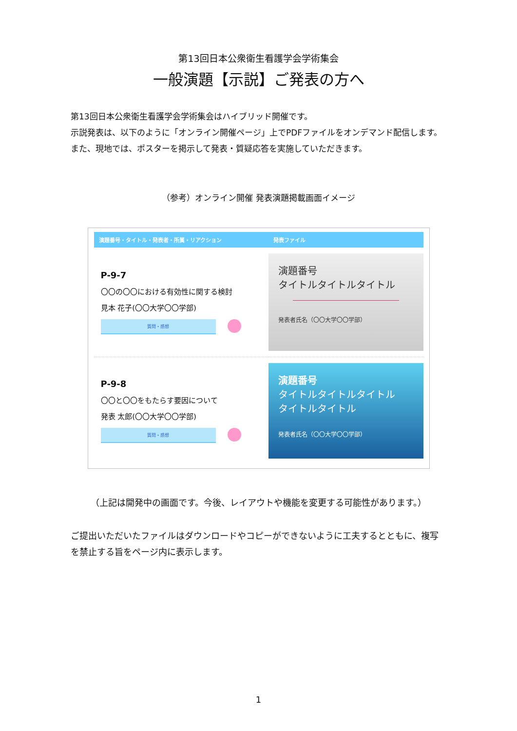第13回日本公衆衛生看護学会学術集会
一般演題【示説】ご発表の方へ
第13回日本公衆衛生看護学会学術集会はハイブリッド開催です。
示説発表は、以下のように「オンライン開催ページ」上でPDFファイルをオンデマンド配信します。
また、現地では、ポスターを掲示して発表・質疑応答を実施していただきます。
（参考）オンライン開催 発表演題掲載画面イメージ
| 演題番号・タイトル・発表者・所属・リアクション | 発表ファイル |
| --- | --- |
| P-9-7 〇〇の〇〇における有効性に関する検討 見本 花子(〇〇大学〇〇学部) 質問・感想 | 演題番号 タイトルタイトルタイトル 発表者氏名（〇〇大学〇〇学部） |
| P-9-8 〇〇と〇〇をもたらす要因について 発表 太郎(〇〇大学〇〇学部) 質問・感想 | 演題番号 タイトルタイトルタイトル タイトルタイトル 発表者氏名（〇〇大学〇〇学部） |
（上記は開発中の画面です。今後、レイアウトや機能を変更する可能性があります。）
ご提出いただいたファイルはダウンロードやコピーができないように工夫するとともに、複写を禁止する旨をページ内に表示します。
1